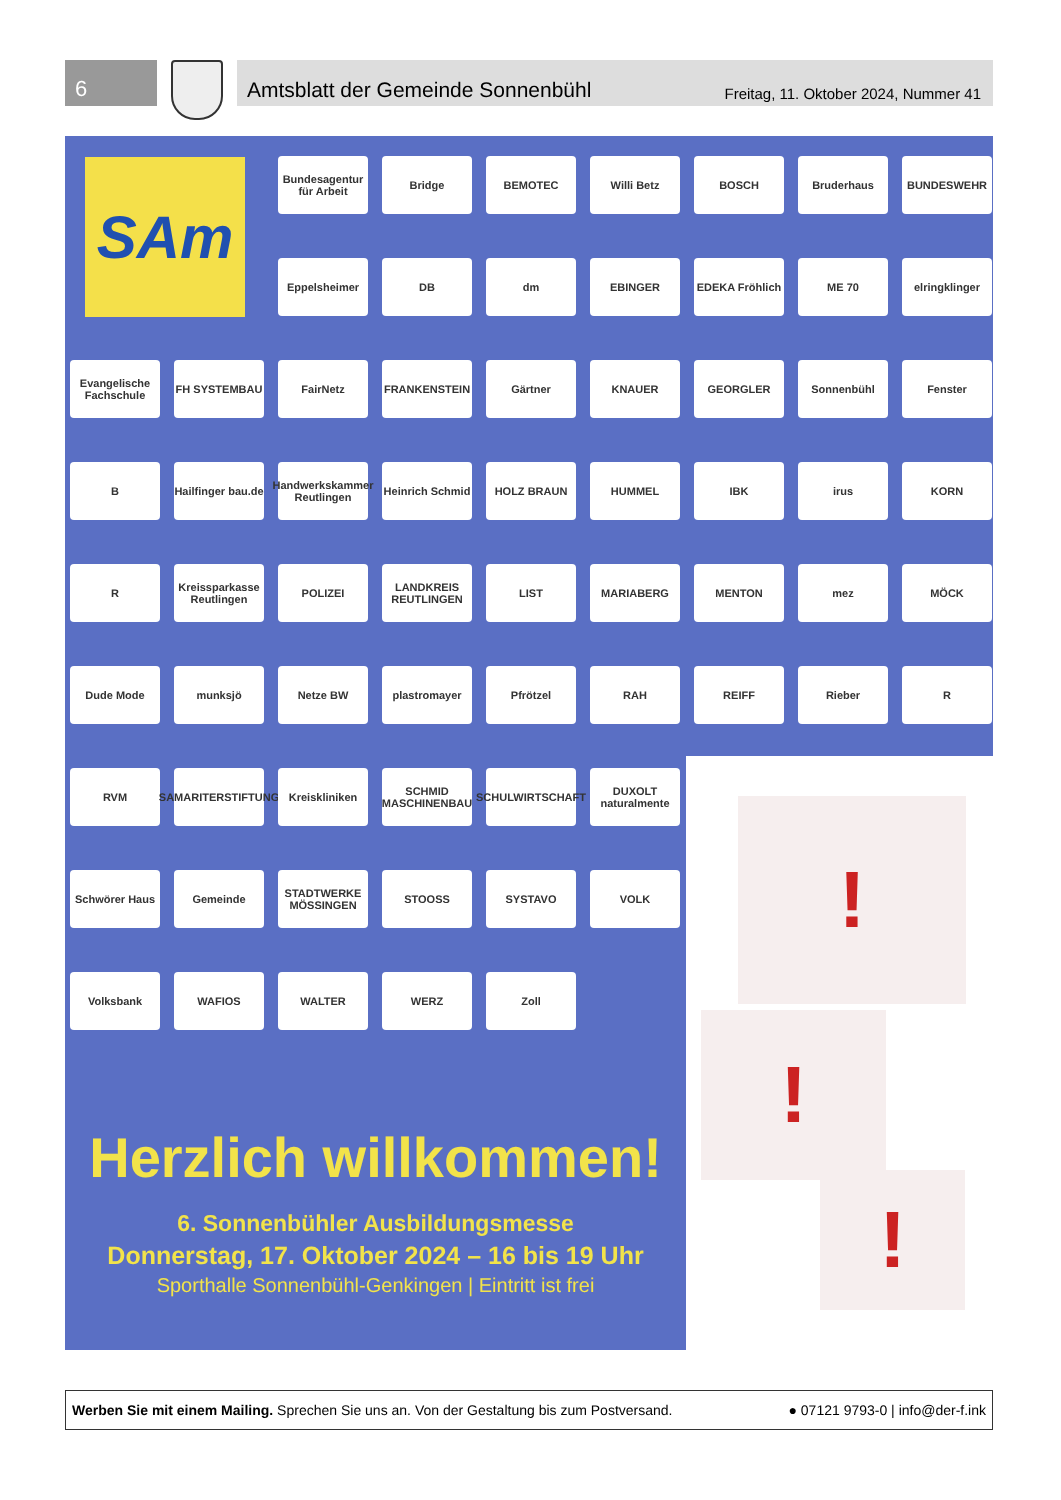6
Amtsblatt der Gemeinde Sonnenbühl Freitag, 11. Oktober 2024, Nummer 41
SAm
Bundesagentur für Arbeit
Bridge
BEMOTEC
Willi Betz
BOSCH
Bruderhaus
BUNDESWEHR
Eppelsheimer
DB
dm
EBINGER
EDEKA Fröhlich
ME 70
elringklinger
Evangelische Fachschule
FH SYSTEMBAU
FairNetz
FRANKENSTEIN
Gärtner
KNAUER
GEORGLER
Sonnenbühl
Fenster
B
Hailfinger bau.de
Handwerkskammer Reutlingen
Heinrich Schmid
HOLZ BRAUN
HUMMEL
IBK
irus
KORN
R
Kreissparkasse Reutlingen
POLIZEI
LANDKREIS REUTLINGEN
LIST
MARIABERG
MENTON
mez
MÖCK
Dude Mode
munksjö
Netze BW
plastromayer
Pfrötzel
RAH
REIFF
Rieber
R
RVM
SAMARITERSTIFTUNG
Kreiskliniken
SCHMID MASCHINENBAU
SCHULWIRTSCHAFT
DUXOLT naturalmente
Schwörer Haus
Gemeinde
STADTWERKE MÖSSINGEN
STOOSS
SYSTAVO
VOLK
Volksbank
WAFIOS
WALTER
WERZ
Zoll
Herzlich willkommen!
6. Sonnenbühler Ausbildungsmesse
Donnerstag, 17. Oktober 2024 – 16 bis 19 Uhr
Sporthalle Sonnenbühl-Genkingen | Eintritt ist frei
!
!
!
Werben Sie mit einem Mailing. Sprechen Sie uns an. Von der Gestaltung bis zum Postversand. ● 07121 9793-0 | info@der-f.ink